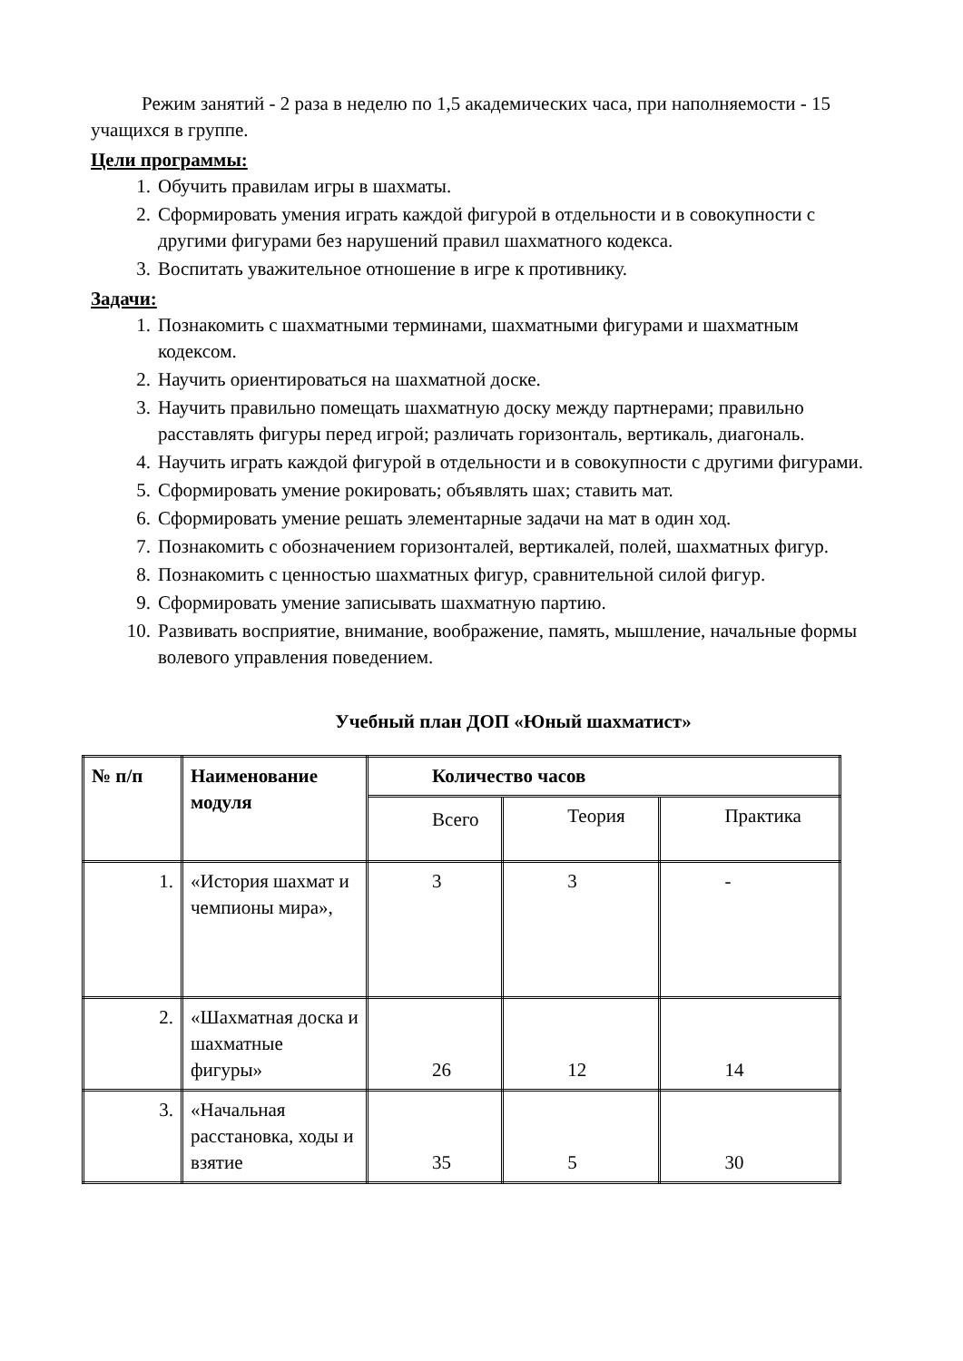Режим занятий - 2 раза в неделю по 1,5 академических часа, при наполняемости - 15 учащихся в группе.
Цели программы:
1. Обучить правилам игры в шахматы.
2. Сформировать умения играть каждой фигурой в отдельности и в совокупности с другими фигурами без нарушений правил шахматного кодекса.
3. Воспитать уважительное отношение в игре к противнику.
Задачи:
1. Познакомить с шахматными терминами, шахматными фигурами и шахматным кодексом.
2. Научить ориентироваться на шахматной доске.
3. Научить правильно помещать шахматную доску между партнерами; правильно расставлять фигуры перед игрой; различать горизонталь, вертикаль, диагональ.
4. Научить играть каждой фигурой в отдельности и в совокупности с другими фигурами.
5. Сформировать умение рокировать; объявлять шах; ставить мат.
6. Сформировать умение решать элементарные задачи на мат в один ход.
7. Познакомить с обозначением горизонталей, вертикалей, полей, шахматных фигур.
8. Познакомить с ценностью шахматных фигур, сравнительной силой фигур.
9. Сформировать умение записывать шахматную партию.
10. Развивать восприятие, внимание, воображение, память, мышление, начальные формы волевого управления поведением.
Учебный план ДОП «Юный шахматист»
| № п/п | Наименование модуля | Количество часов | | |
| --- | --- | --- | --- | --- |
| | | Всего | Теория | Практика |
| 1. | «История шахмат и чемпионы мира», | 3 | 3 | - |
| 2. | «Шахматная доска и шахматные фигуры» | 26 | 12 | 14 |
| 3. | «Начальная расстановка, ходы и взятие | 35 | 5 | 30 |